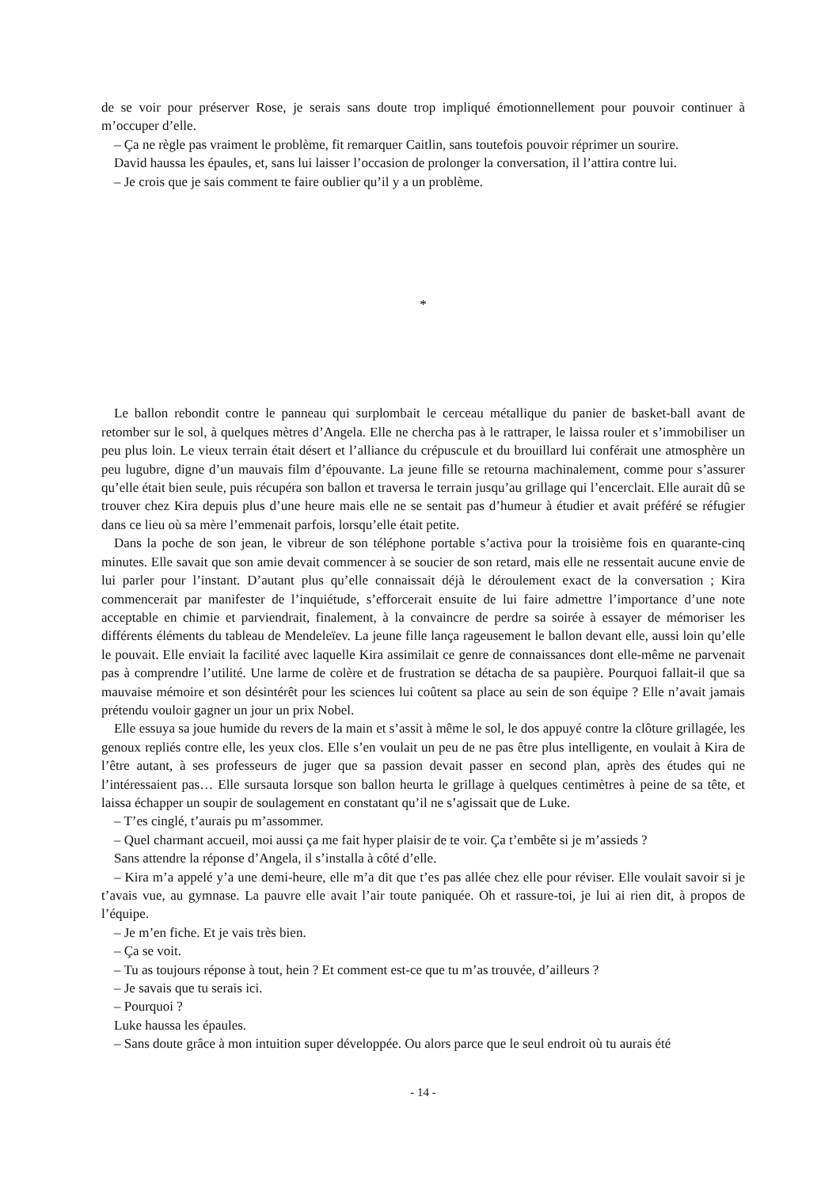de se voir pour préserver Rose, je serais sans doute trop impliqué émotionnellement pour pouvoir continuer à m’occuper d’elle.
– Ça ne règle pas vraiment le problème, fit remarquer Caitlin, sans toutefois pouvoir réprimer un sourire.
David haussa les épaules, et, sans lui laisser l’occasion de prolonger la conversation, il l’attira contre lui.
– Je crois que je sais comment te faire oublier qu’il y a un problème.
*
Le ballon rebondit contre le panneau qui surplombait le cerceau métallique du panier de basket-ball avant de retomber sur le sol, à quelques mètres d’Angela. Elle ne chercha pas à le rattraper, le laissa rouler et s’immobiliser un peu plus loin. Le vieux terrain était désert et l’alliance du crépuscule et du brouillard lui conférait une atmosphère un peu lugubre, digne d’un mauvais film d’épouvante. La jeune fille se retourna machinalement, comme pour s’assurer qu’elle était bien seule, puis récupéra son ballon et traversa le terrain jusqu’au grillage qui l’encerclait. Elle aurait dû se trouver chez Kira depuis plus d’une heure mais elle ne se sentait pas d’humeur à étudier et avait préféré se réfugier dans ce lieu où sa mère l’emmenait parfois, lorsqu’elle était petite.
Dans la poche de son jean, le vibreur de son téléphone portable s’activa pour la troisième fois en quarante-cinq minutes. Elle savait que son amie devait commencer à se soucier de son retard, mais elle ne ressentait aucune envie de lui parler pour l’instant. D’autant plus qu’elle connaissait déjà le déroulement exact de la conversation ; Kira commencerait par manifester de l’inquiétude, s’efforcerait ensuite de lui faire admettre l’importance d’une note acceptable en chimie et parviendrait, finalement, à la convaincre de perdre sa soirée à essayer de mémoriser les différents éléments du tableau de Mendeleïev. La jeune fille lança rageusement le ballon devant elle, aussi loin qu’elle le pouvait. Elle enviait la facilité avec laquelle Kira assimilait ce genre de connaissances dont elle-même ne parvenait pas à comprendre l’utilité. Une larme de colère et de frustration se détacha de sa paupière. Pourquoi fallait-il que sa mauvaise mémoire et son désintérêt pour les sciences lui coûtent sa place au sein de son équipe ? Elle n’avait jamais prétendu vouloir gagner un jour un prix Nobel.
Elle essuya sa joue humide du revers de la main et s’assit à même le sol, le dos appuyé contre la clôture grillagée, les genoux repliés contre elle, les yeux clos. Elle s’en voulait un peu de ne pas être plus intelligente, en voulait à Kira de l’être autant, à ses professeurs de juger que sa passion devait passer en second plan, après des études qui ne l’intéressaient pas… Elle sursauta lorsque son ballon heurta le grillage à quelques centimètres à peine de sa tête, et laissa échapper un soupir de soulagement en constatant qu’il ne s’agissait que de Luke.
– T’es cinglé, t’aurais pu m’assommer.
– Quel charmant accueil, moi aussi ça me fait hyper plaisir de te voir. Ça t’embête si je m’assieds ?
Sans attendre la réponse d’Angela, il s’installa à côté d’elle.
– Kira m’a appelé y’a une demi-heure, elle m’a dit que t’es pas allée chez elle pour réviser. Elle voulait savoir si je t’avais vue, au gymnase. La pauvre elle avait l’air toute paniquée. Oh et rassure-toi, je lui ai rien dit, à propos de l’équipe.
– Je m’en fiche. Et je vais très bien.
– Ça se voit.
– Tu as toujours réponse à tout, hein ? Et comment est-ce que tu m’as trouvée, d’ailleurs ?
– Je savais que tu serais ici.
– Pourquoi ?
Luke haussa les épaules.
– Sans doute grâce à mon intuition super développée. Ou alors parce que le seul endroit où tu aurais été
- 14 -